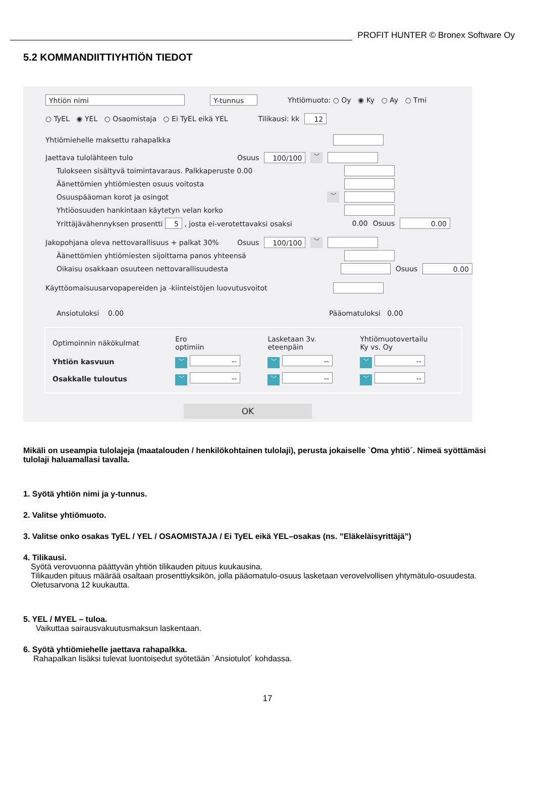PROFIT HUNTER © Bronex Software Oy
5.2 KOMMANDIITTIYHTIÖN TIEDOT
Yhtiön nimi Y-tunnus Yhtiömuoto: ○ Oy ◉ Ky ○ Ay ○ Tmi
○ TyEL ◉ YEL ○ Osaomistaja ○ Ei TyEL eikä YEL Tilikausi: kk 12
Yhtiömiehelle maksettu rahapalkka
Jaettava tulolähteen tulo Osuus 100/100 ﹀
Tulokseen sisältyvä toimintavaraus. Palkkaperuste 0.00
Äänettömien yhtiömiesten osuus voitosta
Osuuspääoman korot ja osingot ﹀
Yhtiöosuuden hankintaan käytetyn velan korko
Yrittäjävähennyksen prosentti 5 , josta ei-verotettavaksi osaksi 0.00 Osuus 0.00
Jakopohjana oleva nettovarallisuus + palkat 30% Osuus 100/100 ﹀
Äänettömien yhtiömiesten sijoittama panos yhteensä
Oikaisu osakkaan osuuteen nettovarallisuudesta Osuus 0.00
Käyttöomaisuusarvopapereiden ja -kiinteistöjen luovutusvoitot
Ansiotuloksi 0.00 Pääomatuloksi 0.00
| Optimoinnin näkökulmat | Ero optimiin | Lasketaan 3v. eteenpäin | Yhtiömuotovertailu Ky vs. Oy |
| Yhtiön kasvuun | ﹀ -- | ﹀ -- | ﹀ -- |
| Osakkalle tuloutus | ﹀ -- | ﹀ -- | ﹀ -- |
OK
Mikäli on useampia tulolajeja (maatalouden / henkilökohtainen tulolaji), perusta jokaiselle `Oma yhtiö´. Nimeä syöttämäsi tulolaji haluamallasi tavalla.
1. Syötä yhtiön nimi ja y-tunnus.
2. Valitse yhtiömuoto.
3. Valitse onko osakas TyEL / YEL / OSAOMISTAJA / Ei TyEL eikä YEL–osakas (ns. ”Eläkeläisyrittäjä”)
4. Tilikausi.
Syötä verovuonna päättyvän yhtiön tilikauden pituus kuukausina.
Tilikauden pituus määrää osaltaan prosenttiyksikön, jolla pääomatulo-osuus lasketaan verovelvollisen yhtymätulo-osuudesta. Oletusarvona 12 kuukautta.
5. YEL / MYEL – tuloa.
Vaikuttaa sairausvakuutusmaksun laskentaan.
6. Syötä yhtiömiehelle jaettava rahapalkka.
Rahapalkan lisäksi tulevat luontoisedut syötetään `Ansiotulot´ kohdassa.
17